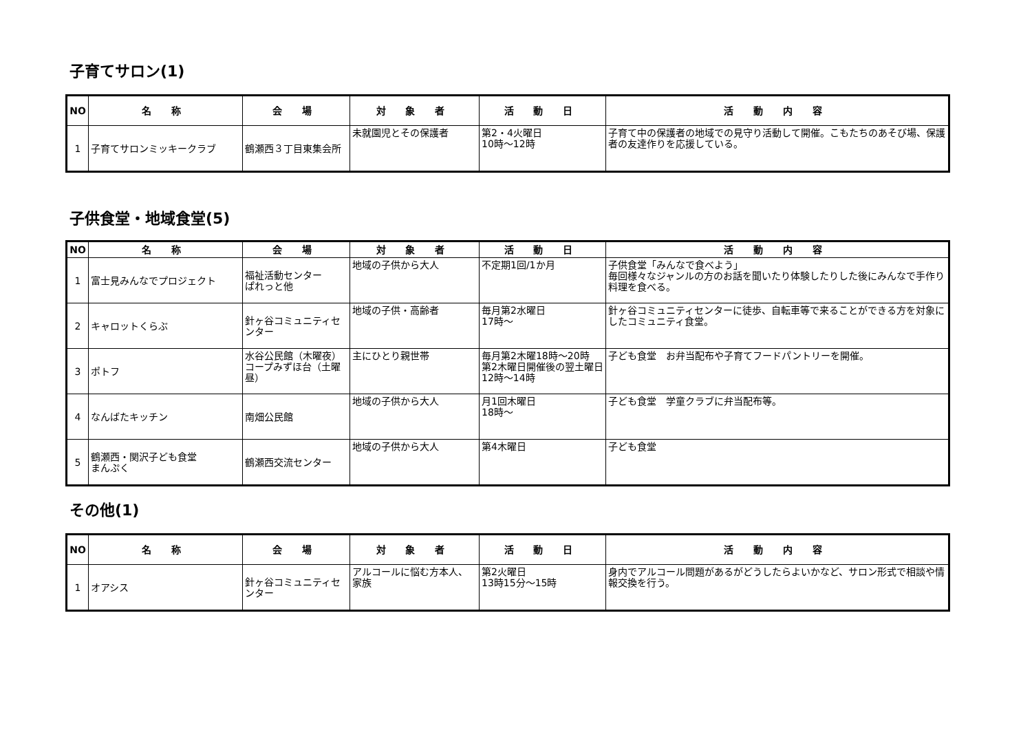子育てサロン(1)
| NO | 名 称 | 会 場 | 対 象 者 | 活 動 日 | 活 動 内 容 |
| --- | --- | --- | --- | --- | --- |
| 1 | 子育てサロンミッキークラブ | 鶴瀬西３丁目東集会所 | 未就園児とその保護者 | 第2・4火曜日 10時～12時 | 子育て中の保護者の地域での見守り活動して開催。こもたちのあそび場、保護者の友達作りを応援している。 |
子供食堂・地域食堂(5)
| NO | 名 称 | 会 場 | 対 象 者 | 活 動 日 | 活 動 内 容 |
| --- | --- | --- | --- | --- | --- |
| 1 | 富士見みんなでプロジェクト | 福祉活動センター ぱれっと他 | 地域の子供から大人 | 不定期1回/1か月 | 子供食堂「みんなで食べよう」 毎回様々なジャンルの方のお話を聞いたり体験したりした後にみんなで手作り料理を食べる。 |
| 2 | キャロットくらぶ | 針ヶ谷コミュニティセンター | 地域の子供・高齢者 | 毎月第2水曜日 17時～ | 針ヶ谷コミュニティセンターに徒歩、自転車等で来ることができる方を対象にしたコミュニティ食堂。 |
| 3 | ポトフ | 水谷公民館（木曜夜） コープみずほ台（土曜昼） | 主にひとり親世帯 | 毎月第2木曜18時～20時 第2木曜日開催後の翌土曜日12時～14時 | 子ども食堂 お弁当配布や子育てフードパントリーを開催。 |
| 4 | なんばたキッチン | 南畑公民館 | 地域の子供から大人 | 月1回木曜日 18時～ | 子ども食堂 学童クラブに弁当配布等。 |
| 5 | 鶴瀬西・関沢子ども食堂 まんぷく | 鶴瀬西交流センター | 地域の子供から大人 | 第4木曜日 | 子ども食堂 |
その他(1)
| NO | 名 称 | 会 場 | 対 象 者 | 活 動 日 | 活 動 内 容 |
| --- | --- | --- | --- | --- | --- |
| 1 | オアシス | 針ヶ谷コミュニティセンター | アルコールに悩む方本人、 家族 | 第2火曜日 13時15分～15時 | 身内でアルコール問題があるがどうしたらよいかなど、サロン形式で相談や情報交換を行う。 |